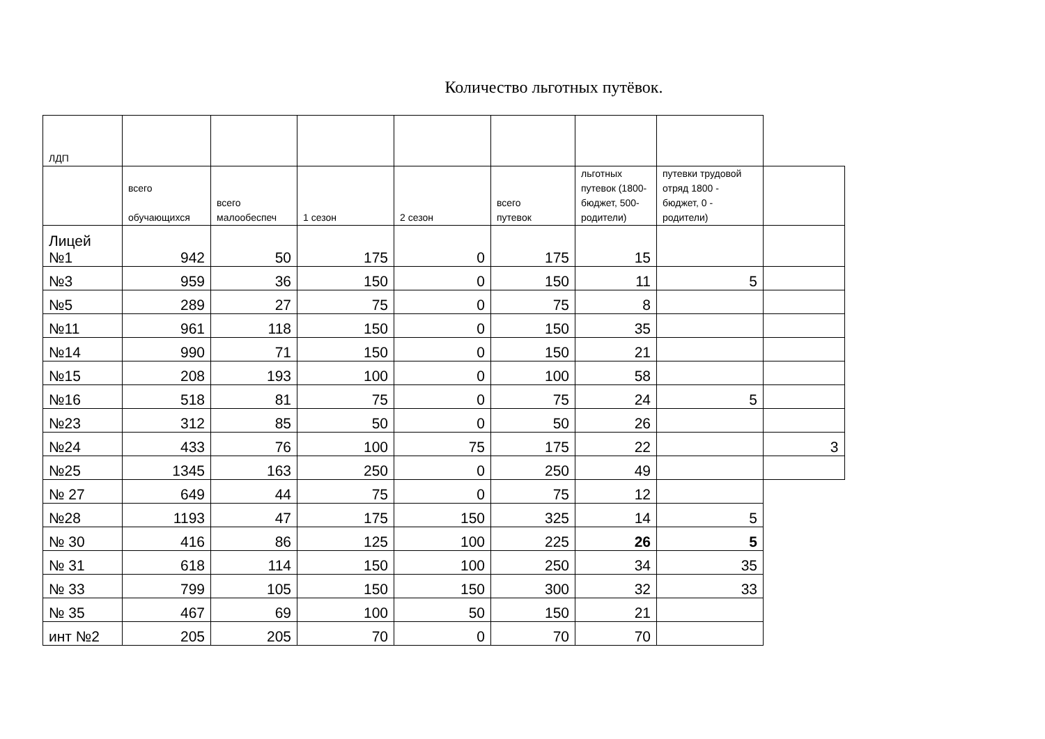Количество льготных путёвок.
| ЛДП | | | | | | | | |
| | всего обучающихся | всего малообеспеч | 1 сезон | 2 сезон | всего путевок | льготных путевок (1800-бюджет, 500-родители) | путевки трудовой отряд 1800 - бюджет, 0 - родители) | |
| Лицей №1 | 942 | 50 | 175 | 0 | 175 | 15 | | |
| №3 | 959 | 36 | 150 | 0 | 150 | 11 | 5 | |
| №5 | 289 | 27 | 75 | 0 | 75 | 8 | | |
| №11 | 961 | 118 | 150 | 0 | 150 | 35 | | |
| №14 | 990 | 71 | 150 | 0 | 150 | 21 | | |
| №15 | 208 | 193 | 100 | 0 | 100 | 58 | | |
| №16 | 518 | 81 | 75 | 0 | 75 | 24 | 5 | |
| №23 | 312 | 85 | 50 | 0 | 50 | 26 | | |
| №24 | 433 | 76 | 100 | 75 | 175 | 22 | | 3 |
| №25 | 1345 | 163 | 250 | 0 | 250 | 49 | | |
| № 27 | 649 | 44 | 75 | 0 | 75 | 12 | | |
| №28 | 1193 | 47 | 175 | 150 | 325 | 14 | 5 | |
| № 30 | 416 | 86 | 125 | 100 | 225 | 26 | 5 | |
| № 31 | 618 | 114 | 150 | 100 | 250 | 34 | 35 | |
| № 33 | 799 | 105 | 150 | 150 | 300 | 32 | 33 | |
| № 35 | 467 | 69 | 100 | 50 | 150 | 21 | | |
| инт №2 | 205 | 205 | 70 | 0 | 70 | 70 | | |